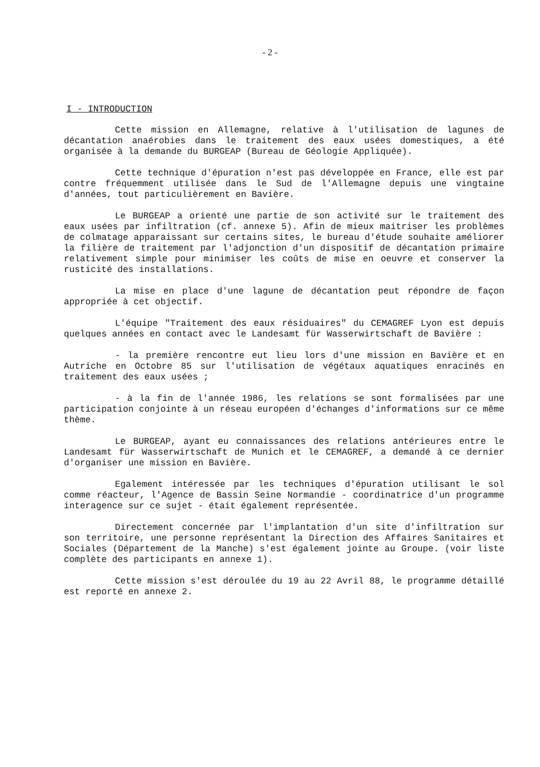- 2 -
I - INTRODUCTION
Cette mission en Allemagne, relative à l'utilisation de lagunes de décantation anaérobies dans le traitement des eaux usées domestiques, a été organisée à la demande du BURGEAP (Bureau de Géologie Appliquée).
Cette technique d'épuration n'est pas développée en France, elle est par contre fréquemment utilisée dans le Sud de l'Allemagne depuis une vingtaine d'années, tout particulièrement en Bavière.
Le BURGEAP a orienté une partie de son activité sur le traitement des eaux usées par infiltration (cf. annexe 5). Afin de mieux maitriser les problèmes de colmatage apparaissant sur certains sites, le bureau d'étude souhaite améliorer la filière de traitement par l'adjonction d'un dispositif de décantation primaire relativement simple pour minimiser les coûts de mise en oeuvre et conserver la rusticité des installations.
La mise en place d'une lagune de décantation peut répondre de façon appropriée à cet objectif.
L'équipe "Traitement des eaux résiduaires" du CEMAGREF Lyon est depuis quelques années en contact avec le Landesamt für Wasserwirtschaft de Bavière :
- la première rencontre eut lieu lors d'une mission en Bavière et en Autriche en Octobre 85 sur l'utilisation de végétaux aquatiques enracinés en traitement des eaux usées ;
- à la fin de l'année 1986, les relations se sont formalisées par une participation conjointe à un réseau européen d'échanges d'informations sur ce même thème.
Le BURGEAP, ayant eu connaissances des relations antérieures entre le Landesamt für Wasserwirtschaft de Munich et le CEMAGREF, a demandé à ce dernier d'organiser une mission en Bavière.
Egalement intéressée par les techniques d'épuration utilisant le sol comme réacteur, l'Agence de Bassin Seine Normandie - coordinatrice d'un programme interagence sur ce sujet - était également représentée.
Directement concernée par l'implantation d'un site d'infiltration sur son territoire, une personne représentant la Direction des Affaires Sanitaires et Sociales (Département de la Manche) s'est également jointe au Groupe. (voir liste complète des participants en annexe 1).
Cette mission s'est déroulée du 19 au 22 Avril 88, le programme détaillé est reporté en annexe 2.